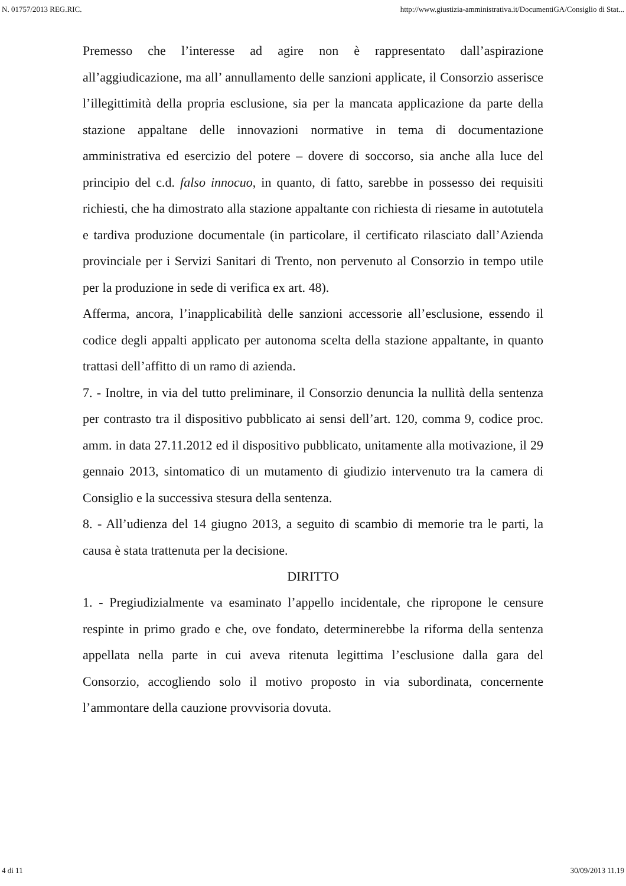N. 01757/2013 REG.RIC. http://www.giustizia-amministrativa.it/DocumentiGA/Consiglio di Stat...
Premesso che l’interesse ad agire non è rappresentato dall’aspirazione all’aggiudicazione, ma all’ annullamento delle sanzioni applicate, il Consorzio asserisce l’illegittimità della propria esclusione, sia per la mancata applicazione da parte della stazione appaltane delle innovazioni normative in tema di documentazione amministrativa ed esercizio del potere – dovere di soccorso, sia anche alla luce del principio del c.d. falso innocuo, in quanto, di fatto, sarebbe in possesso dei requisiti richiesti, che ha dimostrato alla stazione appaltante con richiesta di riesame in autotutela e tardiva produzione documentale (in particolare, il certificato rilasciato dall’Azienda provinciale per i Servizi Sanitari di Trento, non pervenuto al Consorzio in tempo utile per la produzione in sede di verifica ex art. 48).
Afferma, ancora, l’inapplicabilità delle sanzioni accessorie all’esclusione, essendo il codice degli appalti applicato per autonoma scelta della stazione appaltante, in quanto trattasi dell’affitto di un ramo di azienda.
7. - Inoltre, in via del tutto preliminare, il Consorzio denuncia la nullità della sentenza per contrasto tra il dispositivo pubblicato ai sensi dell’art. 120, comma 9, codice proc. amm. in data 27.11.2012 ed il dispositivo pubblicato, unitamente alla motivazione, il 29 gennaio 2013, sintomatico di un mutamento di giudizio intervenuto tra la camera di Consiglio e la successiva stesura della sentenza.
8. - All’udienza del 14 giugno 2013, a seguito di scambio di memorie tra le parti, la causa è stata trattenuta per la decisione.
DIRITTO
1. - Pregiudizialmente va esaminato l’appello incidentale, che ripropone le censure respinte in primo grado e che, ove fondato, determinerebbe la riforma della sentenza appellata nella parte in cui aveva ritenuta legittima l’esclusione dalla gara del Consorzio, accogliendo solo il motivo proposto in via subordinata, concernente l’ammontare della cauzione provvisoria dovuta.
4 di 11 30/09/2013 11.19